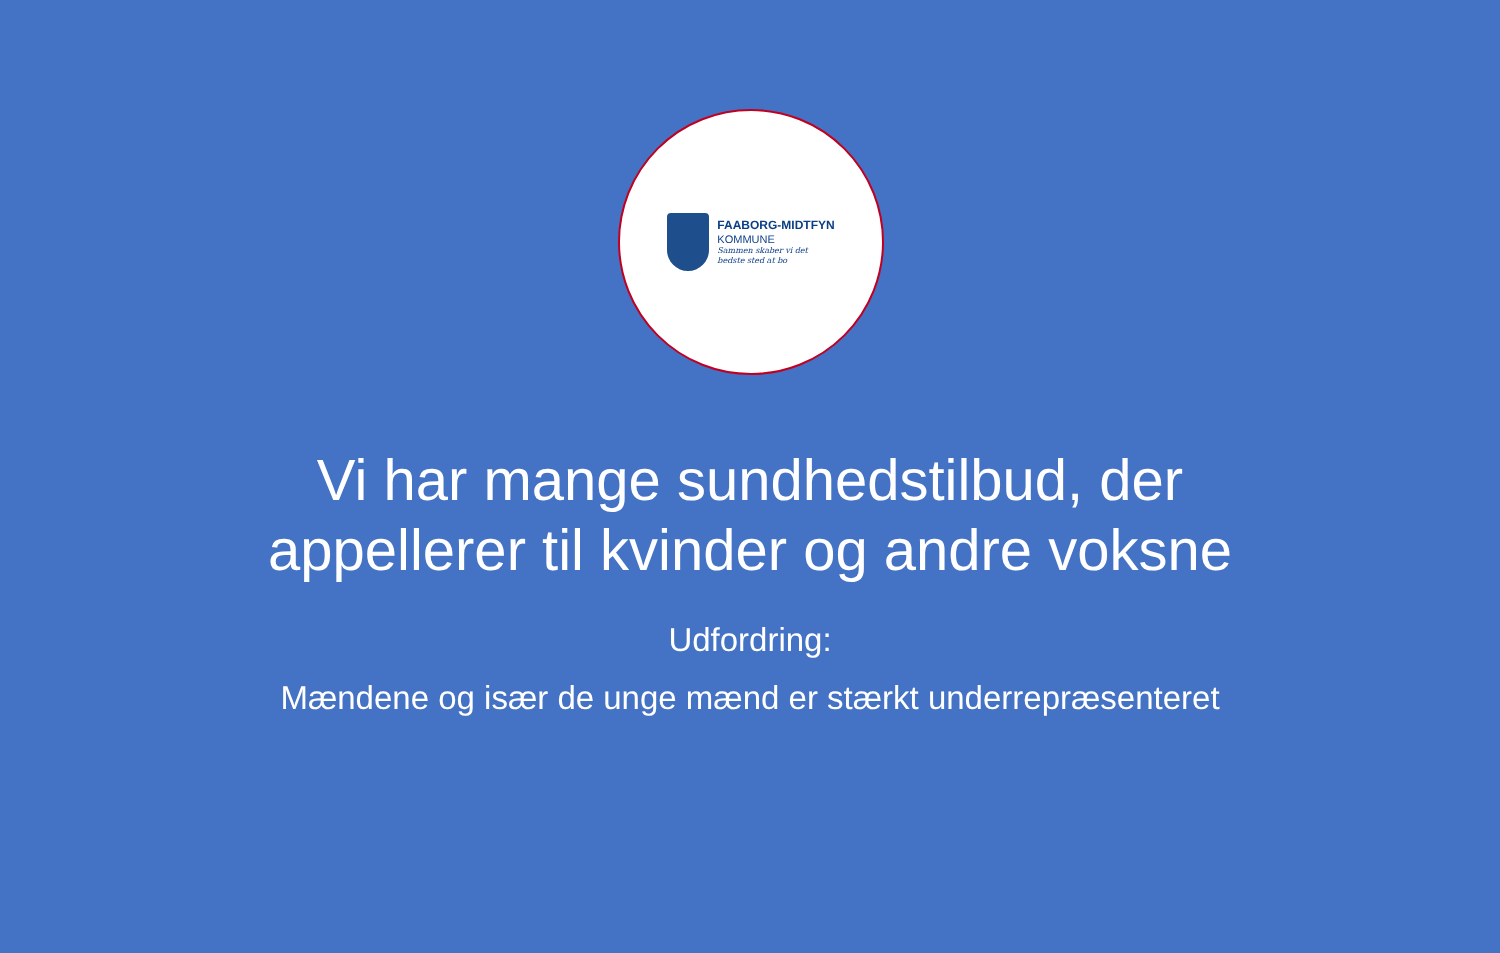FAABORG-MIDTFYN
KOMMUNE
Sammen skaber vi det
bedste sted at bo
Vi har mange sundhedstilbud, der
appellerer til kvinder og andre voksne
Udfordring:
Mændene og især de unge mænd er stærkt underrepræsenteret